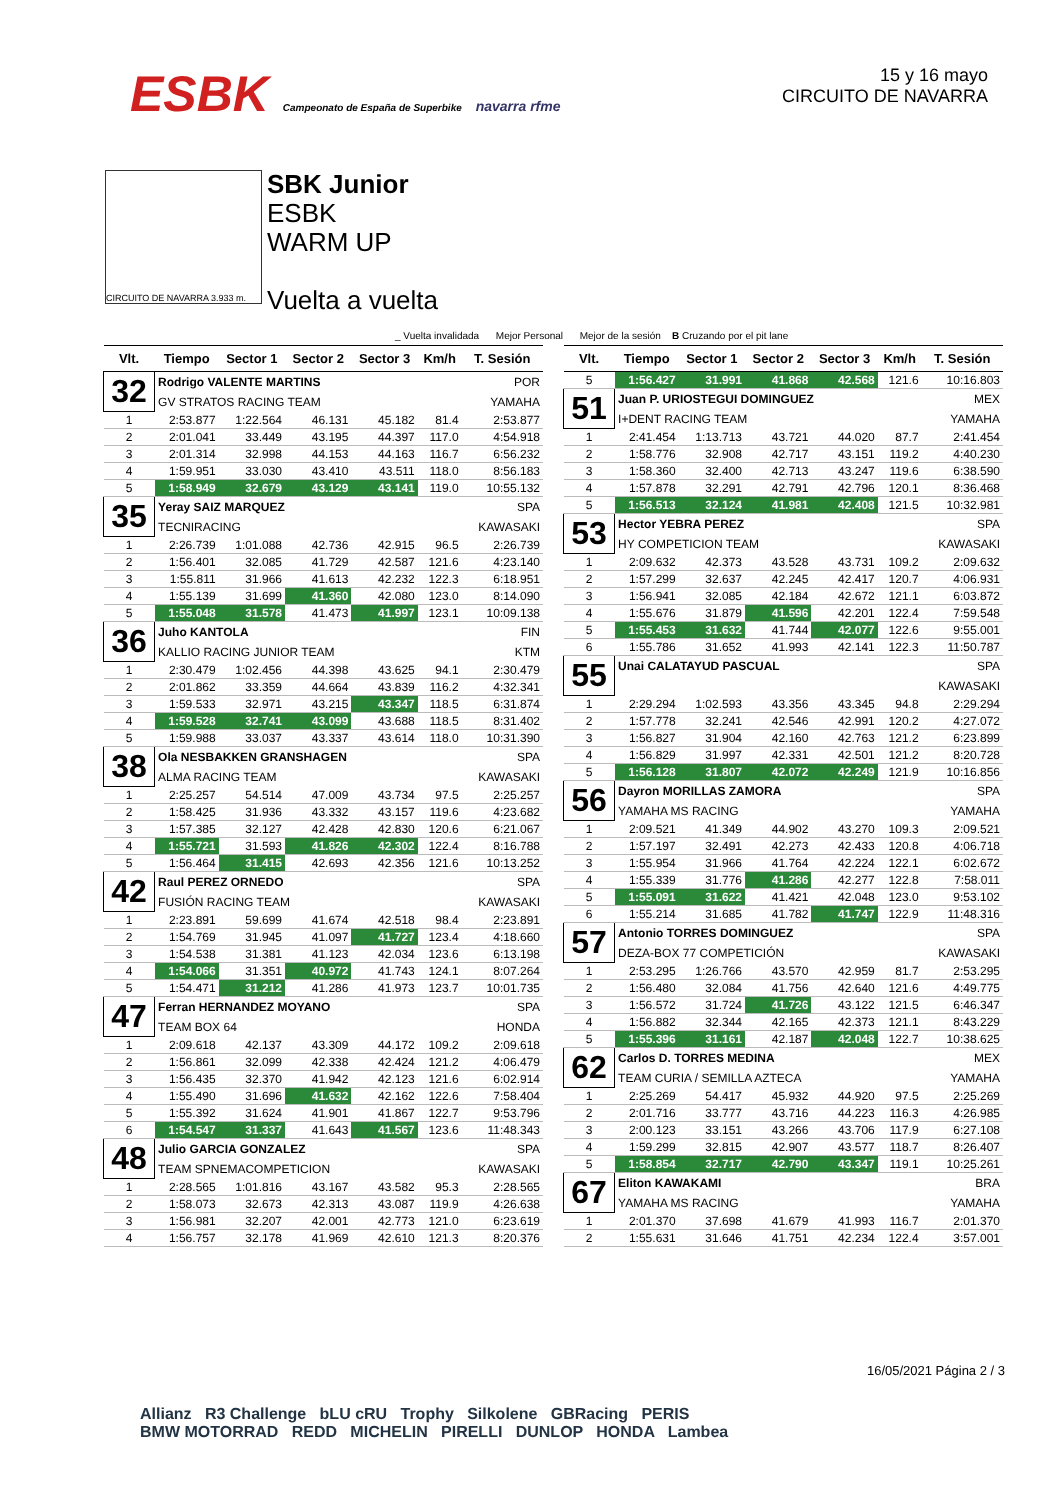ESBK Campeonato de España de Superbike navarra rfme
15 y 16 mayo
CIRCUITO DE NAVARRA
CIRCUITO DE NAVARRA 3.933 m.
SBK Junior
ESBK
WARM UP
Vuelta a vuelta
_ Vuelta invalidada Mejor Personal Mejor de la sesión B Cruzando por el pit lane
| Vlt. | Tiempo | Sector 1 | Sector 2 | Sector 3 | Km/h | T. Sesión |
| --- | --- | --- | --- | --- | --- | --- |
| 32 | Rodrigo VALENTE MARTINS | | | | | POR |
| | GV STRATOS RACING TEAM | | | | | YAMAHA |
| 1 | 2:53.877 | 1:22.564 | 46.131 | 45.182 | 81.4 | 2:53.877 |
| 2 | 2:01.041 | 33.449 | 43.195 | 44.397 | 117.0 | 4:54.918 |
| 3 | 2:01.314 | 32.998 | 44.153 | 44.163 | 116.7 | 6:56.232 |
| 4 | 1:59.951 | 33.030 | 43.410 | 43.511 | 118.0 | 8:56.183 |
| 5 | 1:58.949 | 32.679 | 43.129 | 43.141 | 119.0 | 10:55.132 |
| 35 | Yeray SAIZ MARQUEZ | | | | | SPA |
| | TECNIRACING | | | | | KAWASAKI |
| 1 | 2:26.739 | 1:01.088 | 42.736 | 42.915 | 96.5 | 2:26.739 |
| 2 | 1:56.401 | 32.085 | 41.729 | 42.587 | 121.6 | 4:23.140 |
| 3 | 1:55.811 | 31.966 | 41.613 | 42.232 | 122.3 | 6:18.951 |
| 4 | 1:55.139 | 31.699 | 41.360 | 42.080 | 123.0 | 8:14.090 |
| 5 | 1:55.048 | 31.578 | 41.473 | 41.997 | 123.1 | 10:09.138 |
| 36 | Juho KANTOLA | | | | | FIN |
| | KALLIO RACING JUNIOR TEAM | | | | | KTM |
| 1 | 2:30.479 | 1:02.456 | 44.398 | 43.625 | 94.1 | 2:30.479 |
| 2 | 2:01.862 | 33.359 | 44.664 | 43.839 | 116.2 | 4:32.341 |
| 3 | 1:59.533 | 32.971 | 43.215 | 43.347 | 118.5 | 6:31.874 |
| 4 | 1:59.528 | 32.741 | 43.099 | 43.688 | 118.5 | 8:31.402 |
| 5 | 1:59.988 | 33.037 | 43.337 | 43.614 | 118.0 | 10:31.390 |
| 38 | Ola NESBAKKEN GRANSHAGEN | | | | | SPA |
| | ALMA RACING TEAM | | | | | KAWASAKI |
| 1 | 2:25.257 | 54.514 | 47.009 | 43.734 | 97.5 | 2:25.257 |
| 2 | 1:58.425 | 31.936 | 43.332 | 43.157 | 119.6 | 4:23.682 |
| 3 | 1:57.385 | 32.127 | 42.428 | 42.830 | 120.6 | 6:21.067 |
| 4 | 1:55.721 | 31.593 | 41.826 | 42.302 | 122.4 | 8:16.788 |
| 5 | 1:56.464 | 31.415 | 42.693 | 42.356 | 121.6 | 10:13.252 |
| 42 | Raul PEREZ ORNEDO | | | | | SPA |
| | FUSIÓN RACING TEAM | | | | | KAWASAKI |
| 1 | 2:23.891 | 59.699 | 41.674 | 42.518 | 98.4 | 2:23.891 |
| 2 | 1:54.769 | 31.945 | 41.097 | 41.727 | 123.4 | 4:18.660 |
| 3 | 1:54.538 | 31.381 | 41.123 | 42.034 | 123.6 | 6:13.198 |
| 4 | 1:54.066 | 31.351 | 40.972 | 41.743 | 124.1 | 8:07.264 |
| 5 | 1:54.471 | 31.212 | 41.286 | 41.973 | 123.7 | 10:01.735 |
| 47 | Ferran HERNANDEZ MOYANO | | | | | SPA |
| | TEAM BOX 64 | | | | | HONDA |
| 1 | 2:09.618 | 42.137 | 43.309 | 44.172 | 109.2 | 2:09.618 |
| 2 | 1:56.861 | 32.099 | 42.338 | 42.424 | 121.2 | 4:06.479 |
| 3 | 1:56.435 | 32.370 | 41.942 | 42.123 | 121.6 | 6:02.914 |
| 4 | 1:55.490 | 31.696 | 41.632 | 42.162 | 122.6 | 7:58.404 |
| 5 | 1:55.392 | 31.624 | 41.901 | 41.867 | 122.7 | 9:53.796 |
| 6 | 1:54.547 | 31.337 | 41.643 | 41.567 | 123.6 | 11:48.343 |
| 48 | Julio GARCIA GONZALEZ | | | | | SPA |
| | TEAM SPNEMACOMPETICION | | | | | KAWASAKI |
| 1 | 2:28.565 | 1:01.816 | 43.167 | 43.582 | 95.3 | 2:28.565 |
| 2 | 1:58.073 | 32.673 | 42.313 | 43.087 | 119.9 | 4:26.638 |
| 3 | 1:56.981 | 32.207 | 42.001 | 42.773 | 121.0 | 6:23.619 |
| 4 | 1:56.757 | 32.178 | 41.969 | 42.610 | 121.3 | 8:20.376 |
| Vlt. | Tiempo | Sector 1 | Sector 2 | Sector 3 | Km/h | T. Sesión |
| --- | --- | --- | --- | --- | --- | --- |
| 5 | 1:56.427 | 31.991 | 41.868 | 42.568 | 121.6 | 10:16.803 |
| 51 | Juan P. URIOSTEGUI DOMINGUEZ | | | | | MEX |
| | I+DENT RACING TEAM | | | | | YAMAHA |
| 1 | 2:41.454 | 1:13.713 | 43.721 | 44.020 | 87.7 | 2:41.454 |
| 2 | 1:58.776 | 32.908 | 42.717 | 43.151 | 119.2 | 4:40.230 |
| 3 | 1:58.360 | 32.400 | 42.713 | 43.247 | 119.6 | 6:38.590 |
| 4 | 1:57.878 | 32.291 | 42.791 | 42.796 | 120.1 | 8:36.468 |
| 5 | 1:56.513 | 32.124 | 41.981 | 42.408 | 121.5 | 10:32.981 |
| 53 | Hector YEBRA PEREZ | | | | | SPA |
| | HY COMPETICION TEAM | | | | | KAWASAKI |
| 1 | 2:09.632 | 42.373 | 43.528 | 43.731 | 109.2 | 2:09.632 |
| 2 | 1:57.299 | 32.637 | 42.245 | 42.417 | 120.7 | 4:06.931 |
| 3 | 1:56.941 | 32.085 | 42.184 | 42.672 | 121.1 | 6:03.872 |
| 4 | 1:55.676 | 31.879 | 41.596 | 42.201 | 122.4 | 7:59.548 |
| 5 | 1:55.453 | 31.632 | 41.744 | 42.077 | 122.6 | 9:55.001 |
| 6 | 1:55.786 | 31.652 | 41.993 | 42.141 | 122.3 | 11:50.787 |
| 55 | Unai CALATAYUD PASCUAL | | | | | SPA |
| | | | | | | KAWASAKI |
| 1 | 2:29.294 | 1:02.593 | 43.356 | 43.345 | 94.8 | 2:29.294 |
| 2 | 1:57.778 | 32.241 | 42.546 | 42.991 | 120.2 | 4:27.072 |
| 3 | 1:56.827 | 31.904 | 42.160 | 42.763 | 121.2 | 6:23.899 |
| 4 | 1:56.829 | 31.997 | 42.331 | 42.501 | 121.2 | 8:20.728 |
| 5 | 1:56.128 | 31.807 | 42.072 | 42.249 | 121.9 | 10:16.856 |
| 56 | Dayron MORILLAS ZAMORA | | | | | SPA |
| | YAMAHA MS RACING | | | | | YAMAHA |
| 1 | 2:09.521 | 41.349 | 44.902 | 43.270 | 109.3 | 2:09.521 |
| 2 | 1:57.197 | 32.491 | 42.273 | 42.433 | 120.8 | 4:06.718 |
| 3 | 1:55.954 | 31.966 | 41.764 | 42.224 | 122.1 | 6:02.672 |
| 4 | 1:55.339 | 31.776 | 41.286 | 42.277 | 122.8 | 7:58.011 |
| 5 | 1:55.091 | 31.622 | 41.421 | 42.048 | 123.0 | 9:53.102 |
| 6 | 1:55.214 | 31.685 | 41.782 | 41.747 | 122.9 | 11:48.316 |
| 57 | Antonio TORRES DOMINGUEZ | | | | | SPA |
| | DEZA-BOX 77 COMPETICIÓN | | | | | KAWASAKI |
| 1 | 2:53.295 | 1:26.766 | 43.570 | 42.959 | 81.7 | 2:53.295 |
| 2 | 1:56.480 | 32.084 | 41.756 | 42.640 | 121.6 | 4:49.775 |
| 3 | 1:56.572 | 31.724 | 41.726 | 43.122 | 121.5 | 6:46.347 |
| 4 | 1:56.882 | 32.344 | 42.165 | 42.373 | 121.1 | 8:43.229 |
| 5 | 1:55.396 | 31.161 | 42.187 | 42.048 | 122.7 | 10:38.625 |
| 62 | Carlos D. TORRES MEDINA | | | | | MEX |
| | TEAM CURIA / SEMILLA AZTECA | | | | | YAMAHA |
| 1 | 2:25.269 | 54.417 | 45.932 | 44.920 | 97.5 | 2:25.269 |
| 2 | 2:01.716 | 33.777 | 43.716 | 44.223 | 116.3 | 4:26.985 |
| 3 | 2:00.123 | 33.151 | 43.266 | 43.706 | 117.9 | 6:27.108 |
| 4 | 1:59.299 | 32.815 | 42.907 | 43.577 | 118.7 | 8:26.407 |
| 5 | 1:58.854 | 32.717 | 42.790 | 43.347 | 119.1 | 10:25.261 |
| 67 | Eliton KAWAKAMI | | | | | BRA |
| | YAMAHA MS RACING | | | | | YAMAHA |
| 1 | 2:01.370 | 37.698 | 41.679 | 41.993 | 116.7 | 2:01.370 |
| 2 | 1:55.631 | 31.646 | 41.751 | 42.234 | 122.4 | 3:57.001 |
16/05/2021 Página 2 / 3
Allianz R3 Challenge bLU cRU Trophy Silkolene GBRacing PERIS
BMW MOTORRAD REDD MICHELIN PIRELLI DUNLOP HONDA Lambea